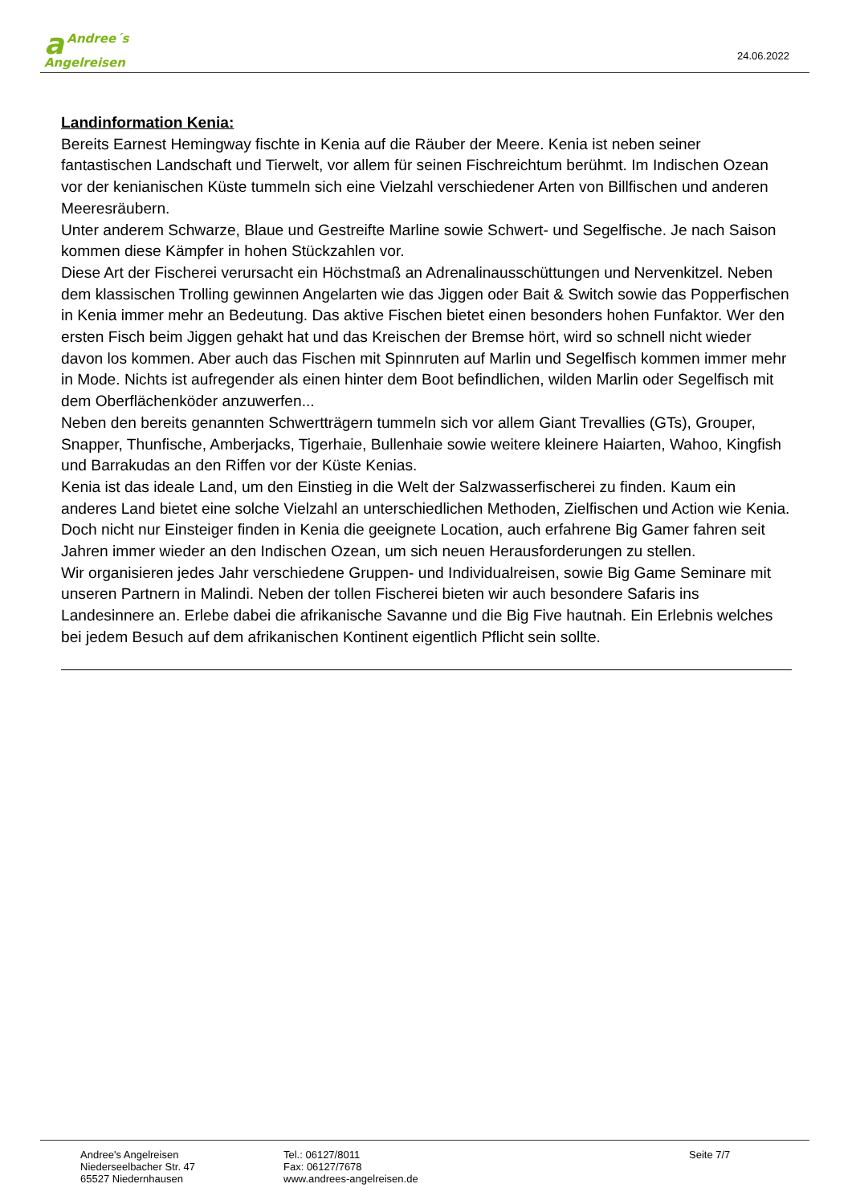a Andree´s
Angelreisen
24.06.2022
Landinformation Kenia:
Bereits Earnest Hemingway fischte in Kenia auf die Räuber der Meere. Kenia ist neben seiner fantastischen Landschaft und Tierwelt, vor allem für seinen Fischreichtum berühmt. Im Indischen Ozean vor der kenianischen Küste tummeln sich eine Vielzahl verschiedener Arten von Billfischen und anderen Meeresräubern.
Unter anderem Schwarze, Blaue und Gestreifte Marline sowie Schwert- und Segelfische. Je nach Saison kommen diese Kämpfer in hohen Stückzahlen vor.
Diese Art der Fischerei verursacht ein Höchstmaß an Adrenalinausschüttungen und Nervenkitzel. Neben dem klassischen Trolling gewinnen Angelarten wie das Jiggen oder Bait & Switch sowie das Popperfischen in Kenia immer mehr an Bedeutung. Das aktive Fischen bietet einen besonders hohen Funfaktor. Wer den ersten Fisch beim Jiggen gehakt hat und das Kreischen der Bremse hört, wird so schnell nicht wieder davon los kommen. Aber auch das Fischen mit Spinnruten auf Marlin und Segelfisch kommen immer mehr in Mode. Nichts ist aufregender als einen hinter dem Boot befindlichen, wilden Marlin oder Segelfisch mit dem Oberflächenköder anzuwerfen...
Neben den bereits genannten Schwertträgern tummeln sich vor allem Giant Trevallies (GTs), Grouper, Snapper, Thunfische, Amberjacks, Tigerhaie, Bullenhaie sowie weitere kleinere Haiarten, Wahoo, Kingfish und Barrakudas an den Riffen vor der Küste Kenias.
Kenia ist das ideale Land, um den Einstieg in die Welt der Salzwasserfischerei zu finden. Kaum ein anderes Land bietet eine solche Vielzahl an unterschiedlichen Methoden, Zielfischen und Action wie Kenia. Doch nicht nur Einsteiger finden in Kenia die geeignete Location, auch erfahrene Big Gamer fahren seit Jahren immer wieder an den Indischen Ozean, um sich neuen Herausforderungen zu stellen.
Wir organisieren jedes Jahr verschiedene Gruppen- und Individualreisen, sowie Big Game Seminare mit unseren Partnern in Malindi. Neben der tollen Fischerei bieten wir auch besondere Safaris ins Landesinnere an. Erlebe dabei die afrikanische Savanne und die Big Five hautnah. Ein Erlebnis welches bei jedem Besuch auf dem afrikanischen Kontinent eigentlich Pflicht sein sollte.
Andree's Angelreisen
Niederseelbacher Str. 47
65527 Niedernhausen
Tel.: 06127/8011
Fax: 06127/7678
www.andrees-angelreisen.de
Seite 7/7